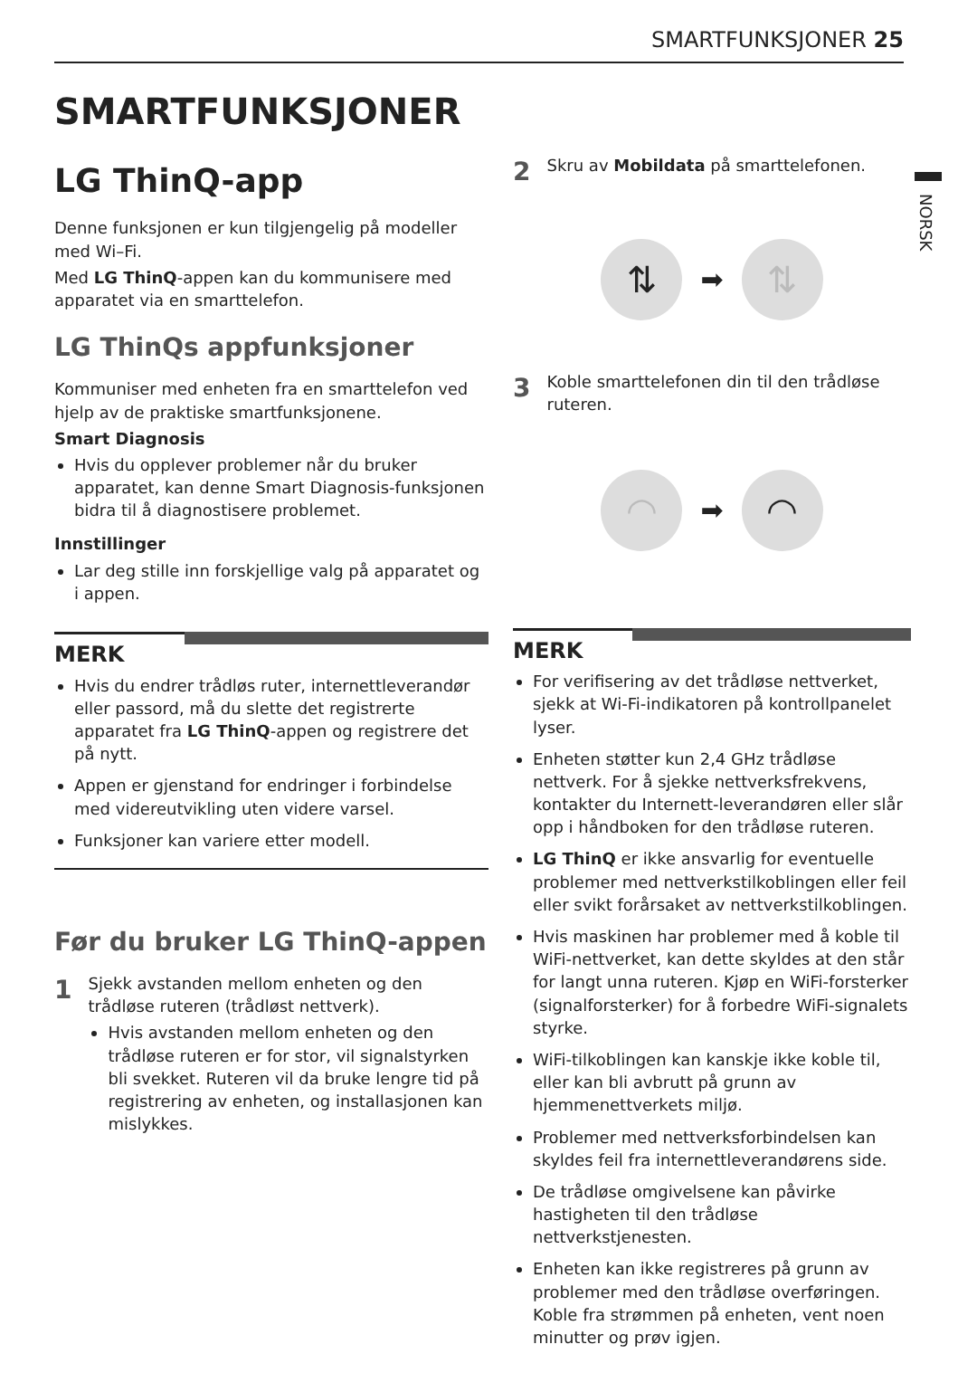SMARTFUNKSJONER 25
NORSK
SMARTFUNKSJONER
LG ThinQ-app
Denne funksjonen er kun tilgjengelig på modeller med Wi–Fi.
Med LG ThinQ-appen kan du kommunisere med apparatet via en smarttelefon.
LG ThinQs appfunksjoner
Kommuniser med enheten fra en smarttelefon ved hjelp av de praktiske smartfunksjonene.
Smart Diagnosis
Hvis du opplever problemer når du bruker apparatet, kan denne Smart Diagnosis-funksjonen bidra til å diagnostisere problemet.
Innstillinger
Lar deg stille inn forskjellige valg på apparatet og i appen.
MERK
Hvis du endrer trådløs ruter, internettleverandør eller passord, må du slette det registrerte apparatet fra LG ThinQ-appen og registrere det på nytt.
Appen er gjenstand for endringer i forbindelse med videreutvikling uten videre varsel.
Funksjoner kan variere etter modell.
Før du bruker LG ThinQ-appen
1
Sjekk avstanden mellom enheten og den trådløse ruteren (trådløst nettverk).
Hvis avstanden mellom enheten og den trådløse ruteren er for stor, vil signalstyrken bli svekket. Ruteren vil da bruke lengre tid på registrering av enheten, og installasjonen kan mislykkes.
2
Skru av Mobildata på smarttelefonen.
⇅
➡
⇅
3
Koble smarttelefonen din til den trådløse ruteren.
◠
➡
◠
MERK
For verifisering av det trådløse nettverket, sjekk at Wi-Fi-indikatoren på kontrollpanelet lyser.
Enheten støtter kun 2,4 GHz trådløse nettverk. For å sjekke nettverksfrekvens, kontakter du Internett-leverandøren eller slår opp i håndboken for den trådløse ruteren.
LG ThinQ er ikke ansvarlig for eventuelle problemer med nettverkstilkoblingen eller feil eller svikt forårsaket av nettverkstilkoblingen.
Hvis maskinen har problemer med å koble til WiFi-nettverket, kan dette skyldes at den står for langt unna ruteren. Kjøp en WiFi-forsterker (signalforsterker) for å forbedre WiFi-signalets styrke.
WiFi-tilkoblingen kan kanskje ikke koble til, eller kan bli avbrutt på grunn av hjemmenettverkets miljø.
Problemer med nettverksforbindelsen kan skyldes feil fra internettleverandørens side.
De trådløse omgivelsene kan påvirke hastigheten til den trådløse nettverkstjenesten.
Enheten kan ikke registreres på grunn av problemer med den trådløse overføringen. Koble fra strømmen på enheten, vent noen minutter og prøv igjen.